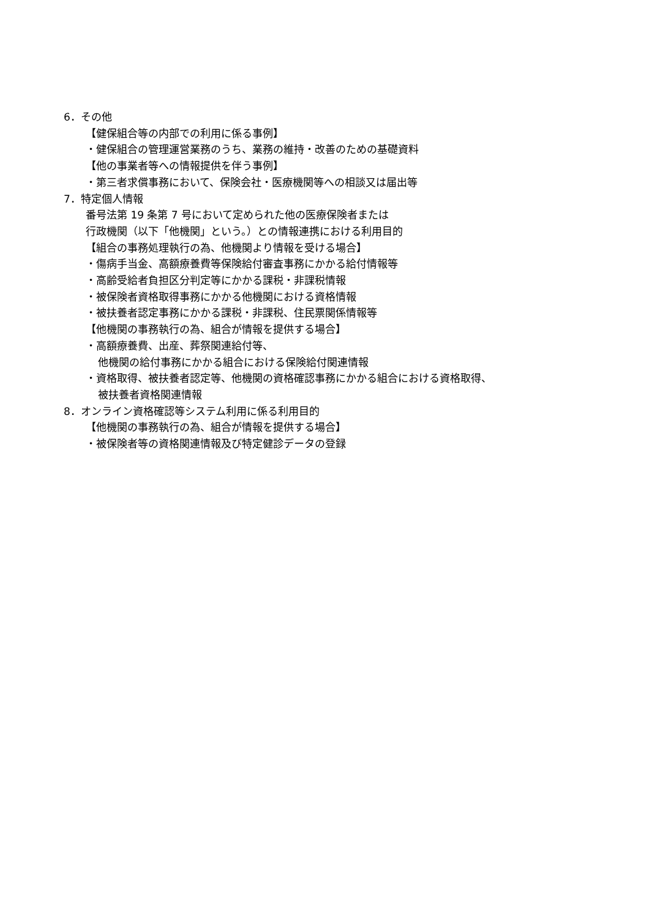6．その他
【健保組合等の内部での利用に係る事例】
・健保組合の管理運営業務のうち、業務の維持・改善のための基礎資料
【他の事業者等への情報提供を伴う事例】
・第三者求償事務において、保険会社・医療機関等への相談又は届出等
7．特定個人情報
番号法第 19 条第 7 号において定められた他の医療保険者または
行政機関（以下「他機関」という。）との情報連携における利用目的
【組合の事務処理執行の為、他機関より情報を受ける場合】
・傷病手当金、高額療養費等保険給付審査事務にかかる給付情報等
・高齢受給者負担区分判定等にかかる課税・非課税情報
・被保険者資格取得事務にかかる他機関における資格情報
・被扶養者認定事務にかかる課税・非課税、住民票関係情報等
【他機関の事務執行の為、組合が情報を提供する場合】
・高額療養費、出産、葬祭関連給付等、
他機関の給付事務にかかる組合における保険給付関連情報
・資格取得、被扶養者認定等、他機関の資格確認事務にかかる組合における資格取得、
被扶養者資格関連情報
8．オンライン資格確認等システム利用に係る利用目的
【他機関の事務執行の為、組合が情報を提供する場合】
・被保険者等の資格関連情報及び特定健診データの登録